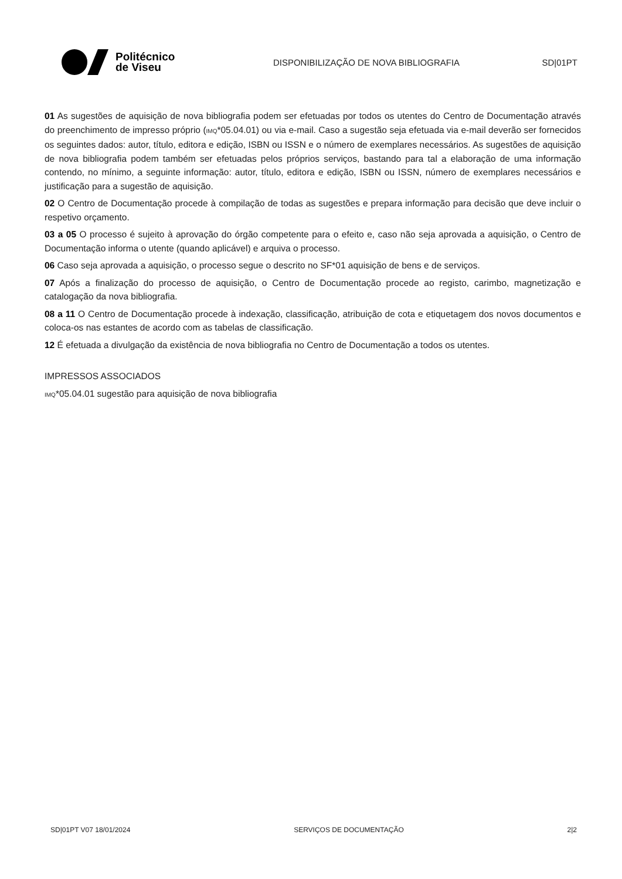Politécnico
de Viseu
DISPONIBILIZAÇÃO DE NOVA BIBLIOGRAFIA SD|01PT
01 As sugestões de aquisição de nova bibliografia podem ser efetuadas por todos os utentes do Centro de Documentação através do preenchimento de impresso próprio (IMQ*05.04.01) ou via e-mail. Caso a sugestão seja efetuada via e-mail deverão ser fornecidos os seguintes dados: autor, título, editora e edição, ISBN ou ISSN e o número de exemplares necessários. As sugestões de aquisição de nova bibliografia podem também ser efetuadas pelos próprios serviços, bastando para tal a elaboração de uma informação contendo, no mínimo, a seguinte informação: autor, título, editora e edição, ISBN ou ISSN, número de exemplares necessários e justificação para a sugestão de aquisição.
02 O Centro de Documentação procede à compilação de todas as sugestões e prepara informação para decisão que deve incluir o respetivo orçamento.
03 a 05 O processo é sujeito à aprovação do órgão competente para o efeito e, caso não seja aprovada a aquisição, o Centro de Documentação informa o utente (quando aplicável) e arquiva o processo.
06 Caso seja aprovada a aquisição, o processo segue o descrito no SF*01 aquisição de bens e de serviços.
07 Após a finalização do processo de aquisição, o Centro de Documentação procede ao registo, carimbo, magnetização e catalogação da nova bibliografia.
08 a 11 O Centro de Documentação procede à indexação, classificação, atribuição de cota e etiquetagem dos novos documentos e coloca-os nas estantes de acordo com as tabelas de classificação.
12 É efetuada a divulgação da existência de nova bibliografia no Centro de Documentação a todos os utentes.
IMPRESSOS ASSOCIADOS
IMQ*05.04.01 sugestão para aquisição de nova bibliografia
SD|01PT V07 18/01/2024 SERVIÇOS DE DOCUMENTAÇÃO 2|2